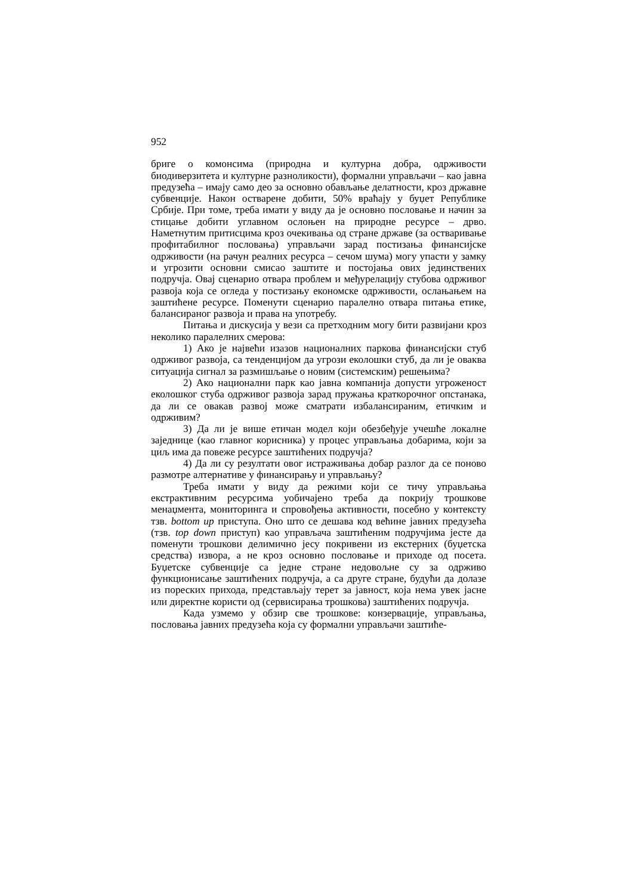952
бриге о комонсима (природна и културна добра, одрживости биодиверзитета и културне разноликости), формални управљачи – као јавна предузећа – имају само део за основно обављање делатности, кроз државне субвенције. Након остварене добити, 50% враћају у буџет Републике Србије. При томе, треба имати у виду да је основно пословање и начин за стицање добити углавном ослоњен на природне ресурсе – дрво. Наметнутим притисцима кроз очекивања од стране државе (за остваривање профитабилног пословања) управљачи зарад постизања финансијске одрживости (на рачун реалних ресурса – сечом шума) могу упасти у замку и угрозити основни смисао заштите и постојања ових јединствених подручја. Овај сценарио отвара проблем и међурелацију стубова одрживог развоја која се огледа у постизању економске одрживости, ослањањем на заштићене ресурсе. Поменути сценарио паралелно отвара питања етике, балансираног развоја и права на употребу.
Питања и дискусија у вези са претходним могу бити развијани кроз неколико паралелних смерова:
1) Ако је највећи изазов националних паркова финансијски стуб одрживог развоја, са тенденцијом да угрози еколошки стуб, да ли је оваква ситуација сигнал за размишљање о новим (системским) решењима?
2) Ако национални парк као јавна компанија допусти угроженост еколошког стуба одрживог развоја зарад пружања краткорочног опстанака, да ли се овакав развој може сматрати избалансираним, етичким и одрживим?
3) Да ли је више етичан модел који обезбеђује учешће локалне заједнице (као главног корисника) у процес управљања добарима, који за циљ има да повеже ресурсе заштићених подручја?
4) Да ли су резултати овог истраживања добар разлог да се поново размотре алтернативе у финансирању и управљању?
Треба имати у виду да режими који се тичу управљања екстрактивним ресурсима уобичајено треба да покрију трошкове менаџмента, мониторинга и спровођења активности, посебно у контексту тзв. bottom up приступа. Оно што се дешава код већине јавних предузећа (тзв. top down приступ) као управљача заштићеним подручјима јесте да поменути трошкови делимично јесу покривени из екстерних (буџетска средства) извора, а не кроз основно пословање и приходе од посета. Буџетске субвенције са једне стране недовољне су за одрживо функционисање заштићених подручја, а са друге стране, будући да долазе из пореских прихода, представљају терет за јавност, која нема увек јасне или директне користи од (сервисирања трошкова) заштићених подручја.
Када узмемо у обзир све трошкове: конзервације, управљања, пословања јавних предузећа која су формални управљачи заштиће-